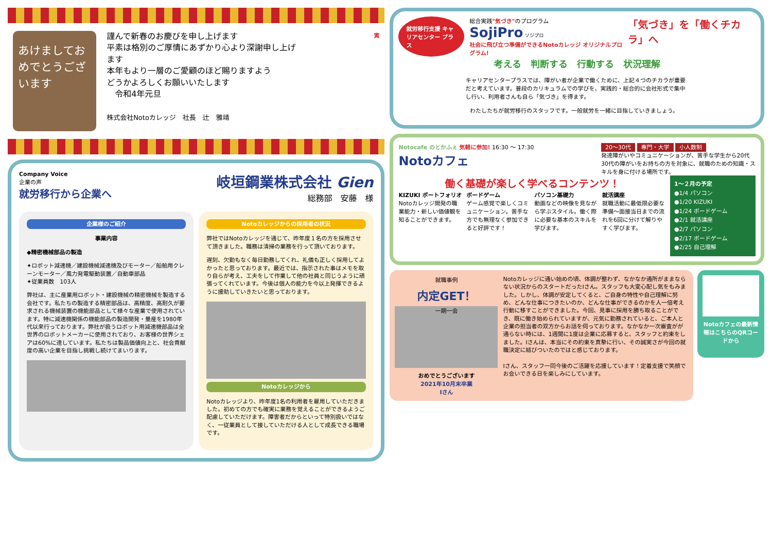あけましておめでとうございます
謹んで新春のお慶びを申し上げます
平素は格別のご厚情にあずかり心より深謝申し上げます
本年もより一層のご愛顧のほど賜りますよう
どうかよろしくお願いいたします
　令和4年元旦
株式会社Notoカレッジ　社長　辻　雅靖
寅
Company Voice
企業の声
就労移行から企業へ
岐垣鋼業株式会社 Gien
総務部　安藤　様
企業様のご紹介
事業内容
◆精密機械部品の製造
✦ロボット減速機／建設機械減速機及びモーター／船舶用クレーンモーター／風力発電駆動装置／自動車部品
✦従業員数　103人
弊社は、主に産業用ロボット・建設機械の精密機械を製造する会社です。私たちの製造する精密部品は、高精度、高耐久が要求される機械装置の機能部品として様々な産業で使用されています。特に減速機関係の機能部品の製造開発・量産を1980年代以来行っております。弊社が扱うロボット用減速機部品は全世界のロボットメーカーに使用されており、お客様の世界シェアは60%に達しています。私たちは製品価値向上と、社会貢献度の高い企業を目指し挑戦し続けてまいります。
Notoカレッジからの採用者の状況
弊社ではNotoカレッジを通じて、昨年度１名の方を採用させて頂きました。職務は清掃の業務を行って頂いております。
遅刻、欠勤もなく毎日勤務してくれ、礼儀も正しく採用してよかったと思っております。最近では、指示された事はメモを取り自らが考え、工夫をして作業して他の社員と同じうように頑張ってくれています。今後は個人の能力を今以上発揮できるように援助していきたいと思っております。
Notoカレッジから
Notoカレッジより、昨年度1名の利用者を雇用していただきました。初めての方でも確実に業務を覚えることができるようご配慮していただけます。障害者だからといって特別扱いではなく、一従業員として接していただける人として成長できる職場です。
就労移行支援 キャリアセンター プラス
総合実践"気づき"のプログラム
SojiPro ソジプロ
社会に飛び立つ準備ができるNotoカレッジ オリジナルプログラム!
「気づき」を「働くチカラ」へ
考える　判断する　行動する　状況理解
キャリアセンタープラスでは、障がい者が企業で働くために、上記４つのチカラが重要だと考えています。普段のカリキュラムでの学びを、実践的・総合的に会社形式で集中し行い、利用者さんも自ら「気づき」を得ます。
わたしたちが就労移行のスタッフです。一般就労を一緒に目指していきましょう。
Notocafe のとかふぇ 気軽に参加! 16:30 ～ 17:30
Notoカフェ
20〜30代 専門・大学 小人数制
発達障がいやコミュニケーションが、苦手な学生から20代30代の障がいをお持ちの方を対象に、就職のための知識・スキルを身に付ける場所です。
働く基礎が楽しく学べるコンテンツ！
KIZUKI ポートフォリオ
Notoカレッジ開発の職業能力・新しい価値観を知ることができます。
ボードゲーム
ゲーム感覚で楽しくコミュニケーション。苦手な方でも無理なく参加できると好評です！
パソコン基礎力
動画などの映像を見ながら学ぶスタイル。働く際に必要な基本のスキルを学びます。
就活講座
就職活動に最低限必要な準備～面接当日までの流れを6回に分けて解りやすく学びます。
1～２月の予定
●1/4 パソコン
●1/20 KIZUKI
●1/24 ボードゲーム
●2/1 就活講座
●2/7 パソコン
●2/17 ボードゲーム
●2/25 自己理解
就職事例
内定GET！
一期一会
おめでとうございます
2021年10月末卒業
Iさん
Notoカレッジに通い始めの頃、体調が整わず、なかなか通所がままならない状況からのスタートだったIさん。スタッフも大変心配し気をもみました。しかし、体調が安定してくると、ご自身の特性や自己理解に努め、どんな仕事につきたいのか、どんな仕事ができるのかを人一倍考え行動に移すことができました。今回、見事に採用を勝ち取ることができ、既に働き始められていますが、元気に勤務されていると、ご本人と企業の担当者の双方からお話を伺っております。なかなか一次審査がが通らない時には、1週間に1度は企業に応募すると、スタッフと約束をしました。Iさんは、本当にその約束を真摯に行い、その誠実さが今回の就職決定に結びついたのではと感じております。
Iさん、スタッフ一同今後のご活躍を応援しています！定着支援で笑顔でお会いできる日を楽しみにしています。
Notoカフェの最新情報はこちらのQRコードから